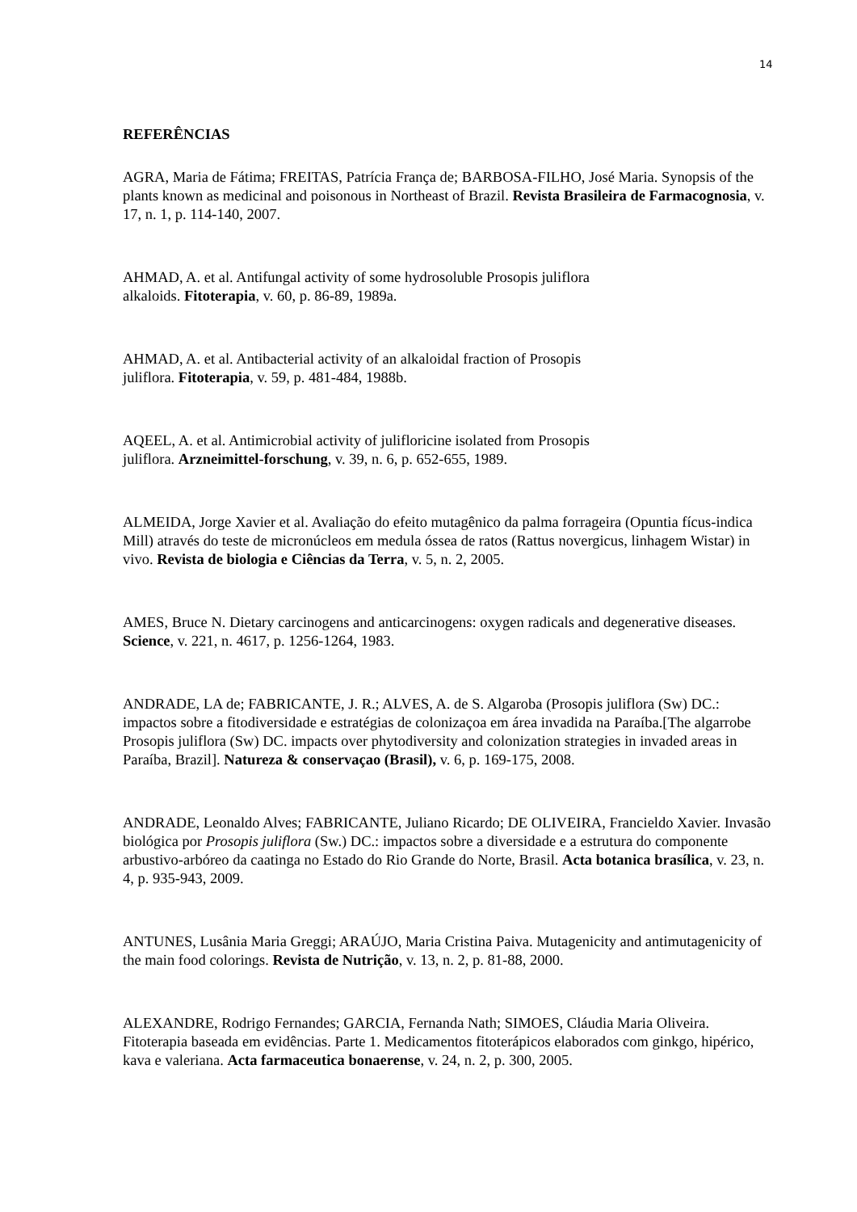14
REFERÊNCIAS
AGRA, Maria de Fátima; FREITAS, Patrícia França de; BARBOSA-FILHO, José Maria. Synopsis of the plants known as medicinal and poisonous in Northeast of Brazil. Revista Brasileira de Farmacognosia, v. 17, n. 1, p. 114-140, 2007.
AHMAD, A. et al. Antifungal activity of some hydrosoluble Prosopis juliflora
alkaloids. Fitoterapia, v. 60, p. 86-89, 1989a.
AHMAD, A. et al. Antibacterial activity of an alkaloidal fraction of Prosopis
juliflora. Fitoterapia, v. 59, p. 481-484, 1988b.
AQEEL, A. et al. Antimicrobial activity of julifloricine isolated from Prosopis
juliflora. Arzneimittel-forschung, v. 39, n. 6, p. 652-655, 1989.
ALMEIDA, Jorge Xavier et al. Avaliação do efeito mutagênico da palma forrageira (Opuntia fícus-indica Mill) através do teste de micronúcleos em medula óssea de ratos (Rattus novergicus, linhagem Wistar) in vivo. Revista de biologia e Ciências da Terra, v. 5, n. 2, 2005.
AMES, Bruce N. Dietary carcinogens and anticarcinogens: oxygen radicals and degenerative diseases. Science, v. 221, n. 4617, p. 1256-1264, 1983.
ANDRADE, LA de; FABRICANTE, J. R.; ALVES, A. de S. Algaroba (Prosopis juliflora (Sw) DC.: impactos sobre a fitodiversidade e estratégias de colonizaçoa em área invadida na Paraíba.[The algarrobe Prosopis juliflora (Sw) DC. impacts over phytodiversity and colonization strategies in invaded areas in Paraíba, Brazil]. Natureza & conservaçao (Brasil), v. 6, p. 169-175, 2008.
ANDRADE, Leonaldo Alves; FABRICANTE, Juliano Ricardo; DE OLIVEIRA, Francieldo Xavier. Invasão biológica por Prosopis juliflora (Sw.) DC.: impactos sobre a diversidade e a estrutura do componente arbustivo-arbóreo da caatinga no Estado do Rio Grande do Norte, Brasil. Acta botanica brasílica, v. 23, n. 4, p. 935-943, 2009.
ANTUNES, Lusânia Maria Greggi; ARAÚJO, Maria Cristina Paiva. Mutagenicity and antimutagenicity of the main food colorings. Revista de Nutrição, v. 13, n. 2, p. 81-88, 2000.
ALEXANDRE, Rodrigo Fernandes; GARCIA, Fernanda Nath; SIMOES, Cláudia Maria Oliveira. Fitoterapia baseada em evidências. Parte 1. Medicamentos fitoterápicos elaborados com ginkgo, hipérico, kava e valeriana. Acta farmaceutica bonaerense, v. 24, n. 2, p. 300, 2005.